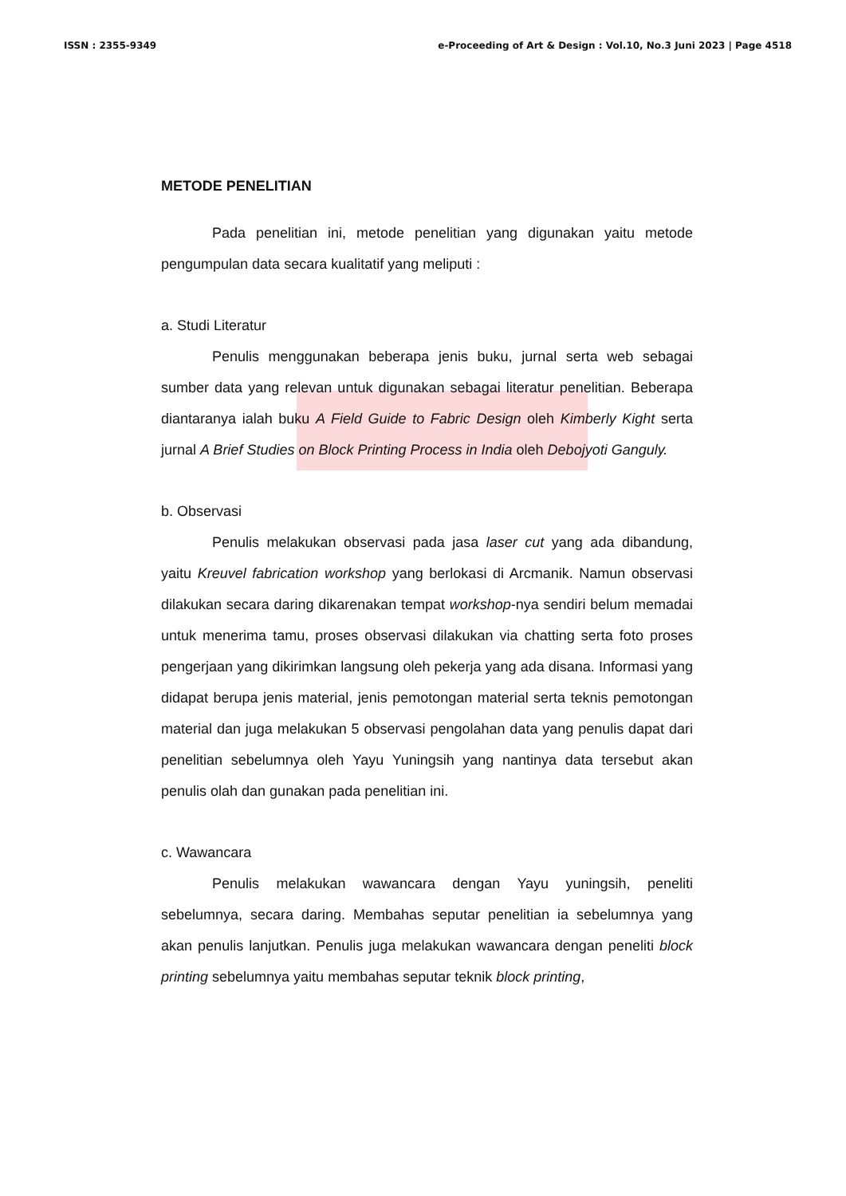ISSN : 2355-9349 e-Proceeding of Art & Design : Vol.10, No.3 Juni 2023 | Page 4518
METODE PENELITIAN
Pada penelitian ini, metode penelitian yang digunakan yaitu metode pengumpulan data secara kualitatif yang meliputi :
a. Studi Literatur
Penulis menggunakan beberapa jenis buku, jurnal serta web sebagai sumber data yang relevan untuk digunakan sebagai literatur penelitian. Beberapa diantaranya ialah buku A Field Guide to Fabric Design oleh Kimberly Kight serta jurnal A Brief Studies on Block Printing Process in India oleh Debojyoti Ganguly.
b. Observasi
Penulis melakukan observasi pada jasa laser cut yang ada dibandung, yaitu Kreuvel fabrication workshop yang berlokasi di Arcmanik. Namun observasi dilakukan secara daring dikarenakan tempat workshop-nya sendiri belum memadai untuk menerima tamu, proses observasi dilakukan via chatting serta foto proses pengerjaan yang dikirimkan langsung oleh pekerja yang ada disana. Informasi yang didapat berupa jenis material, jenis pemotongan material serta teknis pemotongan material dan juga melakukan 5 observasi pengolahan data yang penulis dapat dari penelitian sebelumnya oleh Yayu Yuningsih yang nantinya data tersebut akan penulis olah dan gunakan pada penelitian ini.
c. Wawancara
Penulis melakukan wawancara dengan Yayu yuningsih, peneliti sebelumnya, secara daring. Membahas seputar penelitian ia sebelumnya yang akan penulis lanjutkan. Penulis juga melakukan wawancara dengan peneliti block printing sebelumnya yaitu membahas seputar teknik block printing,